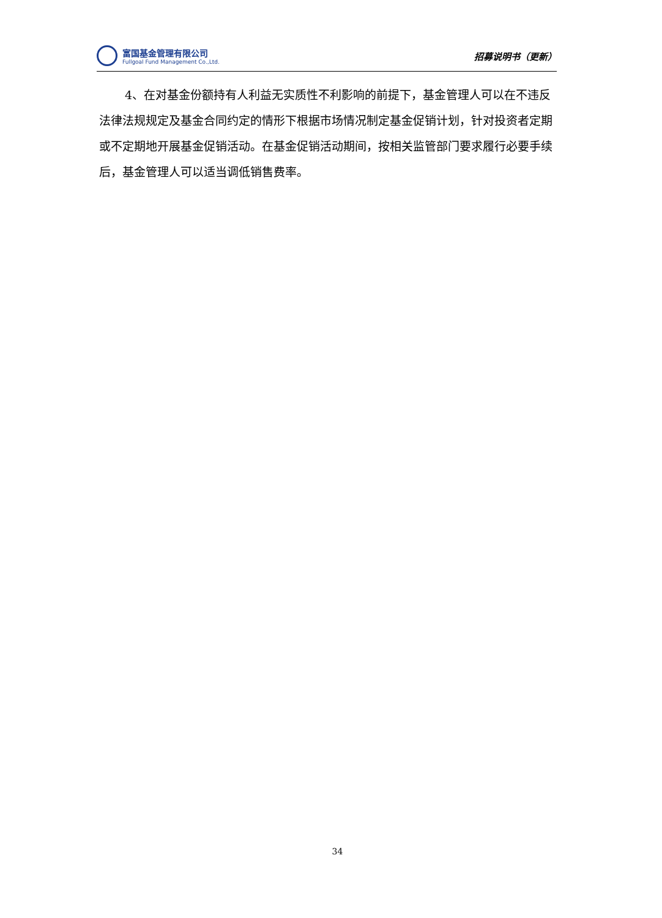富国基金管理有限公司
Fullgoal Fund Management Co.,Ltd.
招募说明书（更新）
4、在对基金份额持有人利益无实质性不利影响的前提下，基金管理人可以在不违反法律法规规定及基金合同约定的情形下根据市场情况制定基金促销计划，针对投资者定期或不定期地开展基金促销活动。在基金促销活动期间，按相关监管部门要求履行必要手续后，基金管理人可以适当调低销售费率。
34